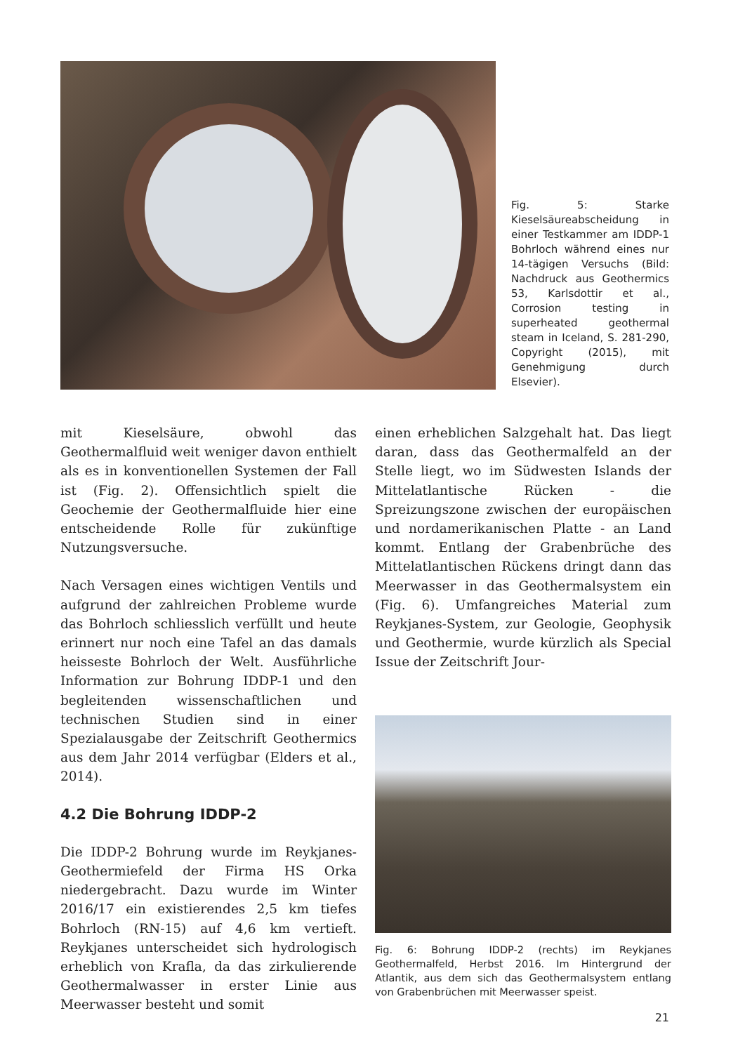Fig. 5: Starke Kieselsäureabscheidung in einer Testkammer am IDDP-1 Bohrloch während eines nur 14-tägigen Versuchs (Bild: Nachdruck aus Geothermics 53, Karlsdottir et al., Corrosion testing in superheated geothermal steam in Iceland, S. 281-290, Copyright (2015), mit Genehmigung durch Elsevier).
mit Kieselsäure, obwohl das Geothermalfluid weit weniger davon enthielt als es in konventionellen Systemen der Fall ist (Fig. 2). Offensichtlich spielt die Geochemie der Geothermalfluide hier eine entscheidende Rolle für zukünftige Nutzungsversuche.
Nach Versagen eines wichtigen Ventils und aufgrund der zahlreichen Probleme wurde das Bohrloch schliesslich verfüllt und heute erinnert nur noch eine Tafel an das damals heisseste Bohrloch der Welt. Ausführliche Information zur Bohrung IDDP-1 und den begleitenden wissenschaftlichen und technischen Studien sind in einer Spezialausgabe der Zeitschrift Geothermics aus dem Jahr 2014 verfügbar (Elders et al., 2014).
4.2 Die Bohrung IDDP-2
Die IDDP-2 Bohrung wurde im Reykjanes-Geothermiefeld der Firma HS Orka niedergebracht. Dazu wurde im Winter 2016/17 ein existierendes 2,5 km tiefes Bohrloch (RN-15) auf 4,6 km vertieft. Reykjanes unterscheidet sich hydrologisch erheblich von Krafla, da das zirkulierende Geothermalwasser in erster Linie aus Meerwasser besteht und somit
einen erheblichen Salzgehalt hat. Das liegt daran, dass das Geothermalfeld an der Stelle liegt, wo im Südwesten Islands der Mittelatlantische Rücken - die Spreizungszone zwischen der europäischen und nordamerikanischen Platte - an Land kommt. Entlang der Grabenbrüche des Mittelatlantischen Rückens dringt dann das Meerwasser in das Geothermalsystem ein (Fig. 6). Umfangreiches Material zum Reykjanes-System, zur Geologie, Geophysik und Geothermie, wurde kürzlich als Special Issue der Zeitschrift Jour-
Fig. 6: Bohrung IDDP-2 (rechts) im Reykjanes Geothermalfeld, Herbst 2016. Im Hintergrund der Atlantik, aus dem sich das Geothermalsystem entlang von Grabenbrüchen mit Meerwasser speist.
21